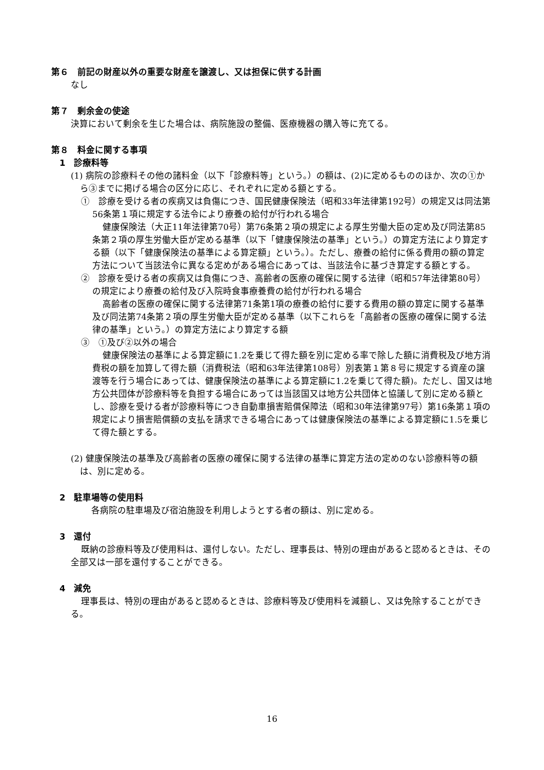第６　前記の財産以外の重要な財産を譲渡し、又は担保に供する計画
なし
第７　剰余金の使途
決算において剰余を生じた場合は、病院施設の整備、医療機器の購入等に充てる。
第８　料金に関する事項
1　診療料等
(1) 病院の診療料その他の諸料金（以下「診療料等」という。）の額は、(2)に定めるもののほか、次の①から③までに掲げる場合の区分に応じ、それぞれに定める額とする。
①　診療を受ける者の疾病又は負傷につき、国民健康保険法（昭和33年法律第192号）の規定又は同法第56条第１項に規定する法令により療養の給付が行われる場合
健康保険法（大正11年法律第70号）第76条第２項の規定による厚生労働大臣の定め及び同法第85条第２項の厚生労働大臣が定める基準（以下「健康保険法の基準」という。）の算定方法により算定する額（以下「健康保険法の基準による算定額」という。）。ただし、療養の給付に係る費用の額の算定方法について当該法令に異なる定めがある場合にあっては、当該法令に基づき算定する額とする。
②　診療を受ける者の疾病又は負傷につき、高齢者の医療の確保に関する法律（昭和57年法律第80号）の規定により療養の給付及び入院時食事療養費の給付が行われる場合
高齢者の医療の確保に関する法律第71条第1項の療養の給付に要する費用の額の算定に関する基準及び同法第74条第２項の厚生労働大臣が定める基準（以下これらを「高齢者の医療の確保に関する法律の基準」という。）の算定方法により算定する額
③　①及び②以外の場合
健康保険法の基準による算定額に1.2を乗じて得た額を別に定める率で除した額に消費税及び地方消費税の額を加算して得た額（消費税法（昭和63年法律第108号）別表第１第８号に規定する資産の譲渡等を行う場合にあっては、健康保険法の基準による算定額に1.2を乗じて得た額)。ただし、国又は地方公共団体が診療料等を負担する場合にあっては当該国又は地方公共団体と協議して別に定める額とし、診療を受ける者が診療料等につき自動車損害賠償保障法（昭和30年法律第97号）第16条第１項の規定により損害賠償額の支払を請求できる場合にあっては健康保険法の基準による算定額に1.5を乗じて得た額とする。
(2) 健康保険法の基準及び高齢者の医療の確保に関する法律の基準に算定方法の定めのない診療料等の額は、別に定める。
2　駐車場等の使用料
各病院の駐車場及び宿泊施設を利用しようとする者の額は、別に定める。
3　還付
既納の診療料等及び使用料は、還付しない。ただし、理事長は、特別の理由があると認めるときは、その全部又は一部を還付することができる。
4　減免
理事長は、特別の理由があると認めるときは、診療料等及び使用料を減額し、又は免除することができる。
16